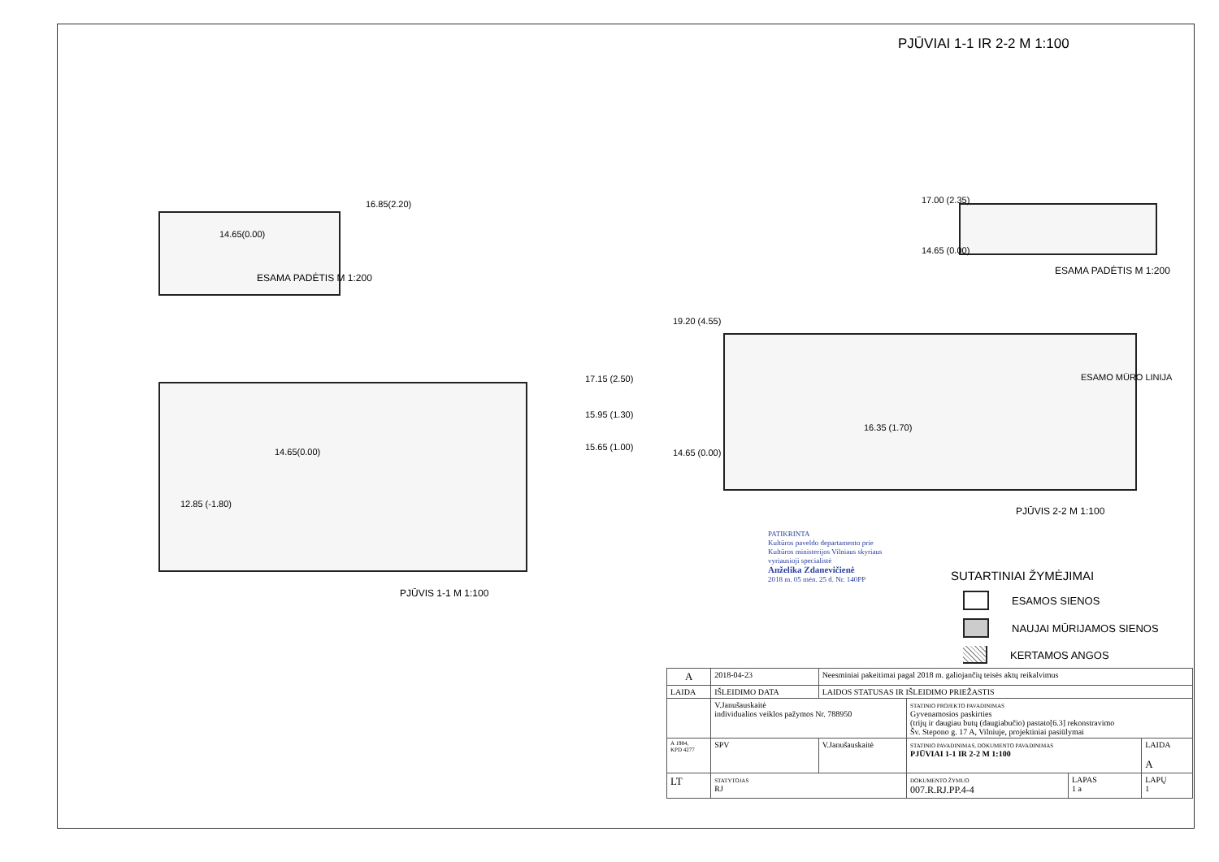PJŪVIAI 1-1 IR 2-2 M 1:100
14.65(0.00)
16.85(2.20)
ESAMA PADĖTIS M 1:200
17.00 (2.35)
14.65 (0.00)
ESAMA PADĖTIS M 1:200
17.15 (2.50)
15.95 (1.30)
15.65 (1.00)
14.65(0.00)
12.85 (-1.80)
PJŪVIS 1-1 M 1:100
19.20 (4.55)
ESAMO MŪRO LINIJA
16.35 (1.70)
14.65 (0.00)
PJŪVIS 2-2 M 1:100
PATIKRINTA
Kultūros paveldo departamento prie
Kultūros ministerijos Vilniaus skyriaus
vyriausioji specialistė
Anželika Zdanevičienė
2018 m. 05 mėn. 25 d. Nr. 140PP
SUTARTINIAI ŽYMĖJIMAI
ESAMOS SIENOS
NAUJAI MŪRIJAMOS SIENOS
KERTAMOS ANGOS
| A | 2018-04-23 | Neesminiai pakeitimai pagal 2018 m. galiojančių teisės aktų reikalvimus | | | |
| LAIDA | IŠLEIDIMO DATA | LAIDOS STATUSAS IR IŠLEIDIMO PRIEŽASTIS | | | |
| | V.Janušauskaitė individualios veiklos pažymos Nr. 788950 | | STATINIO PROJEKTO PAVADINIMAS Gyvenamosios paskirties (trijų ir daugiau butų (daugiabučio) pastato[6.3] rekonstravimo Šv. Stepono g. 17 A, Vilniuje, projektiniai pasiūlymai | | |
| A 1984, KPD 4277 | SPV | V.Janušauskaitė | STATINIO PAVADINIMAS, DOKUMENTO PAVADINIMAS PJŪVIAI 1-1 IR 2-2 M 1:100 | | LAIDA A |
| LT | STATYTOJAS RJ | | DOKUMENTO ŽYMUO 007.R.RJ.PP.4-4 | LAPAS 1 a | LAPŲ 1 |